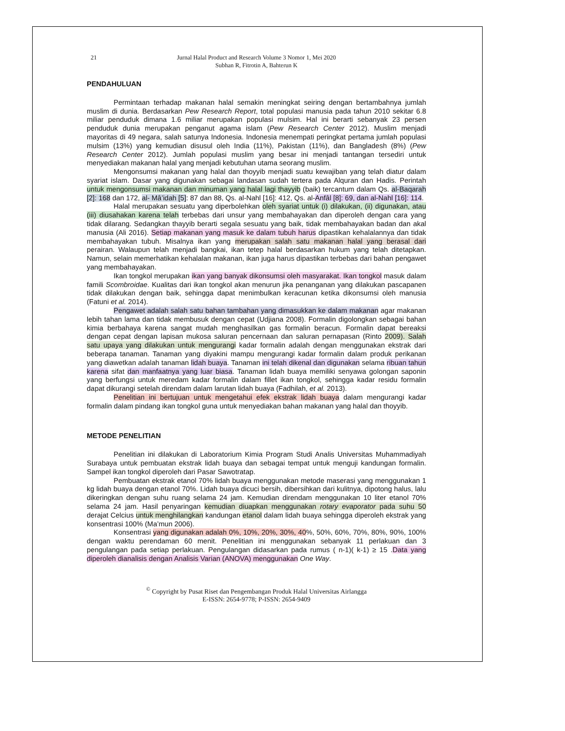21 Jurnal Halal Product and Research Volume 3 Nomor 1, Mei 2020
Subhan R, Fitrotin A, Bahterun K
PENDAHULUAN
Permintaan terhadap makanan halal semakin meningkat seiring dengan bertambahnya jumlah muslim di dunia. Berdasarkan Pew Research Report, total populasi manusia pada tahun 2010 sekitar 6.8 miliar penduduk dimana 1.6 miliar merupakan populasi mulsim. Hal ini berarti sebanyak 23 persen penduduk dunia merupakan penganut agama islam (Pew Research Center 2012). Muslim menjadi mayoritas di 49 negara, salah satunya Indonesia. Indonesia menempati peringkat pertama jumlah populasi mulsim (13%) yang kemudian disusul oleh India (11%), Pakistan (11%), dan Bangladesh (8%) (Pew Research Center 2012). Jumlah populasi muslim yang besar ini menjadi tantangan tersediri untuk menyediakan makanan halal yang menjadi kebutuhan utama seorang muslim.
Mengonsumsi makanan yang halal dan thoyyib menjadi suatu kewajiban yang telah diatur dalam syariat islam. Dasar yang digunakan sebagai landasan sudah tertera pada Alquran dan Hadis. Perintah untuk mengonsumsi makanan dan minuman yang halal lagi thayyib (baik) tercantum dalam Qs. al-Baqarah [2]: 168 dan 172, al- Mâ’idah [5]: 87 dan 88, Qs. al-Nahl [16]: 412, Qs. al-Anfâl [8]: 69, dan al-Nahl [16]: 114.
Halal merupakan sesuatu yang diperbolehkan oleh syariat untuk (i) dilakukan, (ii) digunakan, atau (iii) diusahakan karena telah terbebas dari unsur yang membahayakan dan diperoleh dengan cara yang tidak dilarang. Sedangkan thayyib berarti segala sesuatu yang baik, tidak membahayakan badan dan akal manusia (Ali 2016). Setiap makanan yang masuk ke dalam tubuh harus dipastikan kehalalannya dan tidak membahayakan tubuh. Misalnya ikan yang merupakan salah satu makanan halal yang berasal dari perairan. Walaupun telah menjadi bangkai, ikan tetep halal berdasarkan hukum yang telah ditetapkan. Namun, selain memerhatikan kehalalan makanan, ikan juga harus dipastikan terbebas dari bahan pengawet yang membahayakan.
Ikan tongkol merupakan ikan yang banyak dikonsumsi oleh masyarakat. Ikan tongkol masuk dalam famili Scombroidae. Kualitas dari ikan tongkol akan menurun jika penanganan yang dilakukan pascapanen tidak dilakukan dengan baik, sehingga dapat menimbulkan keracunan ketika dikonsumsi oleh manusia (Fatuni et al. 2014).
Pengawet adalah salah satu bahan tambahan yang dimasukkan ke dalam makanan agar makanan lebih tahan lama dan tidak membusuk dengan cepat (Udjiana 2008). Formalin digolongkan sebagai bahan kimia berbahaya karena sangat mudah menghasilkan gas formalin beracun. Formalin dapat bereaksi dengan cepat dengan lapisan mukosa saluran pencernaan dan saluran pernapasan (Rinto 2009). Salah satu upaya yang dilakukan untuk mengurangi kadar formalin adalah dengan menggunakan ekstrak dari beberapa tanaman. Tanaman yang diyakini mampu mengurangi kadar formalin dalam produk perikanan yang diawetkan adalah tanaman lidah buaya. Tanaman ini telah dikenal dan digunakan selama ribuan tahun karena sifat dan manfaatnya yang luar biasa. Tanaman lidah buaya memiliki senyawa golongan saponin yang berfungsi untuk meredam kadar formalin dalam fillet ikan tongkol, sehingga kadar residu formalin dapat dikurangi setelah direndam dalam larutan lidah buaya (Fadhilah, et al. 2013).
Penelitian ini bertujuan untuk mengetahui efek ekstrak lidah buaya dalam mengurangi kadar formalin dalam pindang ikan tongkol guna untuk menyediakan bahan makanan yang halal dan thoyyib.
METODE PENELITIAN
Penelitian ini dilakukan di Laboratorium Kimia Program Studi Analis Universitas Muhammadiyah Surabaya untuk pembuatan ekstrak lidah buaya dan sebagai tempat untuk menguji kandungan formalin. Sampel ikan tongkol diperoleh dari Pasar Sawotratap.
Pembuatan ekstrak etanol 70% lidah buaya menggunakan metode maserasi yang menggunakan 1 kg lidah buaya dengan etanol 70%. Lidah buaya dicuci bersih, dibersihkan dari kulitnya, dipotong halus, lalu dikeringkan dengan suhu ruang selama 24 jam. Kemudian direndam menggunakan 10 liter etanol 70% selama 24 jam. Hasil penyaringan kemudian diuapkan menggunakan rotary evaporator pada suhu 50 derajat Celcius untuk menghilangkan kandungan etanol dalam lidah buaya sehingga diperoleh ekstrak yang konsentrasi 100% (Ma’mun 2006).
Konsentrasi yang digunakan adalah 0%, 10%, 20%, 30%, 40%, 50%, 60%, 70%, 80%, 90%, 100% dengan waktu perendaman 60 menit. Penelitian ini menggunakan sebanyak 11 perlakuan dan 3 pengulangan pada setiap perlakuan. Pengulangan didasarkan pada rumus ( n-1)( k-1) ≥ 15 .Data yang diperoleh dianalisis dengan Analisis Varian (ANOVA) menggunakan One Way.
<sup>©</sup> Copyright by Pusat Riset dan Pengembangan Produk Halal Universitas Airlangga
E-ISSN: 2654-9778; P-ISSN: 2654-9409